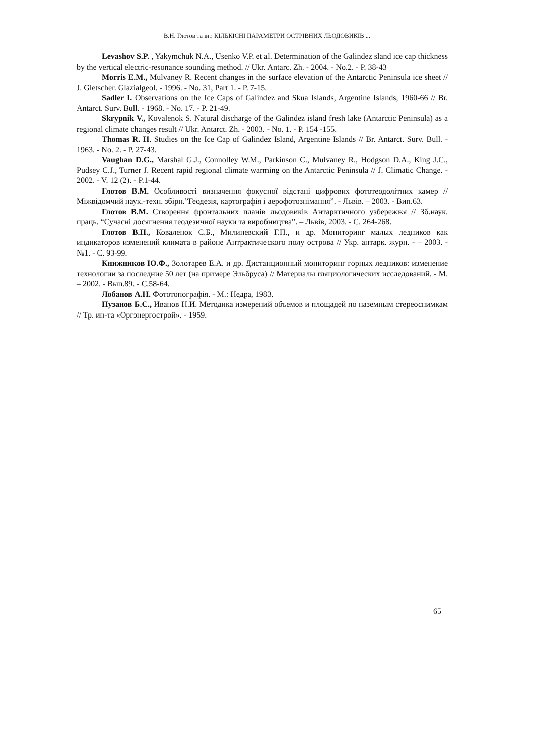В.Н. Глотов та ін.: КІЛЬКІСНІ ПАРАМЕТРИ ОСТРІВНИХ ЛЬОДОВИКІВ ...
Levashov S.P. , Yakymchuk N.A., Usenko V.P. et al. Determination of the Galindez sland ice cap thickness by the vertical electric-resonance sounding method. // Ukr. Antarc. Zh. - 2004. - No.2. - P. 38-43
Morris E.M., Mulvaney R. Recent changes in the surface elevation of the Antarctic Peninsula ice sheet // J. Gletscher. Glazialgeol. - 1996. - No. 31, Part 1. - P. 7-15.
Sadler I. Observations on the Ice Caps of Galindez and Skua Islands, Argentine Islands, 1960-66 // Br. Antarct. Surv. Bull. - 1968. - No. 17. - P. 21-49.
Skrypnik V., Kovalenok S. Natural discharge of the Galindez island fresh lake (Antarctic Peninsula) as a regional climate changes result // Ukr. Antarct. Zh. - 2003. - No. 1. - P. 154 -155.
Thomas R. H. Studies on the Ice Cap of Galindez Island, Argentine Islands // Br. Antarct. Surv. Bull. - 1963. - No. 2. - P. 27-43.
Vaughan D.G., Marshal G.J., Connolley W.M., Parkinson C., Mulvaney R., Hodgson D.A., King J.C., Pudsey C.J., Turner J. Recent rapid regional climate warming on the Antarctic Peninsula // J. Climatic Change. - 2002. - V. 12 (2). - P.1-44.
Глотов В.М. Особливості визначення фокусної відстані цифрових фототеодолітних камер // Міжвідомчий наук.-техн. збірн.”Геодезія, картографія і аерофотознімання”. - Львів. – 2003. - Вип.63.
Глотов В.М. Створення фронтальних планів льодовиків Антарктичного узбережжя // Зб.наук. праць. “Сучасні досягнення геодезичної науки та виробництва”. – Львів, 2003. - С. 264-268.
Глотов В.Н., Коваленок С.Б., Милиневский Г.П., и др. Мониторинг малых ледников как индикаторов изменений климата в районе Антрактического полу острова // Укр. антарк. журн. - – 2003. - №1. - С. 93-99.
Книжников Ю.Ф., Золотарев Е.А. и др. Дистанционный мониторинг горных ледников: изменение технологии за последние 50 лет (на примере Эльбруса) // Материалы гляциологических исследований. - М. – 2002. - Вып.89. - С.58-64.
Лобанов А.Н. Фототопографія. - М.: Недра, 1983.
Пузанов Б.С., Иванов Н.И. Методика измерений объемов и площадей по наземным стереоснимкам // Тр. ин-та «Оргэнергострой». - 1959.
65